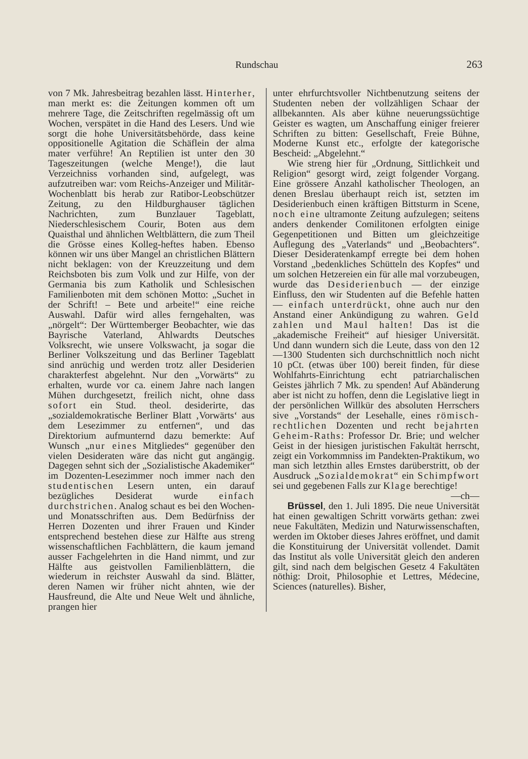Rundschau 263
von 7 Mk. Jahresbeitrag bezahlen lässt. Hinterher, man merkt es: die Zeitungen kommen oft um mehrere Tage, die Zeitschriften regelmässig oft um Wochen, verspätet in die Hand des Lesers. Und wie sorgt die hohe Universitätsbehörde, dass keine oppositionelle Agitation die Schäflein der alma mater verführe! An Reptilien ist unter den 30 Tageszeitungen (welche Menge!), die laut Verzeichniss vorhanden sind, aufgelegt, was aufzutreiben war: vom Reichs-Anzeiger und Militär-Wochenblatt bis herab zur Ratibor-Leobschützer Zeitung, zu den Hildburghauser täglichen Nachrichten, zum Bunzlauer Tageblatt, Niederschlesischem Courir, Boten aus dem Quaisthal und ähnlichen Weltblättern, die zum Theil die Grösse eines Kolleg-heftes haben. Ebenso können wir uns über Mangel an christlichen Blättern nicht beklagen: von der Kreuzzeitung und dem Reichsboten bis zum Volk und zur Hilfe, von der Germania bis zum Katholik und Schlesischen Familienboten mit dem schönen Motto: „Suchet in der Schrift! – Bete und arbeite!“ eine reiche Auswahl. Dafür wird alles ferngehalten, was „nörgelt“: Der Württemberger Beobachter, wie das Bayrische Vaterland, Ahlwardts Deutsches Volksrecht, wie unsere Volkswacht, ja sogar die Berliner Volkszeitung und das Berliner Tageblatt sind anrüchig und werden trotz aller Desiderien charakterfest abgelehnt. Nur den „Vorwärts“ zu erhalten, wurde vor ca. einem Jahre nach langen Mühen durchgesetzt, freilich nicht, ohne dass sofort ein Stud. theol. desiderirte, das „sozialdemokratische Berliner Blatt ‚Vorwärts‘ aus dem Lesezimmer zu entfernen“, und das Direktorium aufmunternd dazu bemerkte: Auf Wunsch „nur eines Mitgliedes“ gegenüber den vielen Desideraten wäre das nicht gut angängig. Dagegen sehnt sich der „Sozialistische Akademiker“ im Dozenten-Lesezimmer noch immer nach den studentischen Lesern unten, ein darauf bezügliches Desiderat wurde einfach durchstrichen. Analog schaut es bei den Wochen- und Monatsschriften aus. Dem Bedürfniss der Herren Dozenten und ihrer Frauen und Kinder entsprechend bestehen diese zur Hälfte aus streng wissenschaftlichen Fachblättern, die kaum jemand ausser Fachgelehrten in die Hand nimmt, und zur Hälfte aus geistvollen Familienblättern, die wiederum in reichster Auswahl da sind. Blätter, deren Namen wir früher nicht ahnten, wie der Hausfreund, die Alte und Neue Welt und ähnliche, prangen hier
unter ehrfurchtsvoller Nichtbenutzung seitens der Studenten neben der vollzähligen Schaar der allbekannten. Als aber kühne neuerungssüchtige Geister es wagten, um Anschaffung einiger freierer Schriften zu bitten: Gesellschaft, Freie Bühne, Moderne Kunst etc., erfolgte der kategorische Bescheid: „Abgelehnt.“
Wie streng hier für „Ordnung, Sittlichkeit und Religion“ gesorgt wird, zeigt folgender Vorgang. Eine grössere Anzahl katholischer Theologen, an denen Breslau überhaupt reich ist, setzten im Desiderienbuch einen kräftigen Bittsturm in Scene, noch eine ultramonte Zeitung aufzulegen; seitens anders denkender Comilitonen erfolgten einige Gegenpetitionen und Bitten um gleichzeitige Auflegung des „Vaterlands“ und „Beobachters“. Dieser Desideratenkampf erregte bei dem hohen Vorstand „bedenkliches Schütteln des Kopfes“ und um solchen Hetzereien ein für alle mal vorzubeugen, wurde das Desiderienbuch — der einzige Einfluss, den wir Studenten auf die Befehle hatten — einfach unterdrückt, ohne auch nur den Anstand einer Ankündigung zu wahren. Geld zahlen und Maul halten! Das ist die „akademische Freiheit“ auf hiesiger Universität. Und dann wundern sich die Leute, dass von den 12—1300 Studenten sich durchschnittlich noch nicht 10 pCt. (etwas über 100) bereit finden, für diese Wohlfahrts-Einrichtung echt patriarchalischen Geistes jährlich 7 Mk. zu spenden! Auf Abänderung aber ist nicht zu hoffen, denn die Legislative liegt in der persönlichen Willkür des absoluten Herrschers sive „Vorstands“ der Lesehalle, eines römisch-rechtlichen Dozenten und recht bejahrten Geheim-Raths: Professor Dr. Brie; und welcher Geist in der hiesigen juristischen Fakultät herrscht, zeigt ein Vorkommniss im Pandekten-Praktikum, wo man sich letzthin alles Ernstes darüberstritt, ob der Ausdruck „Sozialdemokrat“ ein Schimpfwort sei und gegebenen Falls zur Klage berechtige!
—ch—
Brüssel, den 1. Juli 1895. Die neue Universität hat einen gewaltigen Schritt vorwärts gethan: zwei neue Fakultäten, Medizin und Naturwissenschaften, werden im Oktober dieses Jahres eröffnet, und damit die Konstituirung der Universität vollendet. Damit das Institut als volle Universität gleich den anderen gilt, sind nach dem belgischen Gesetz 4 Fakultäten nöthig: Droit, Philosophie et Lettres, Médecine, Sciences (naturelles). Bisher,